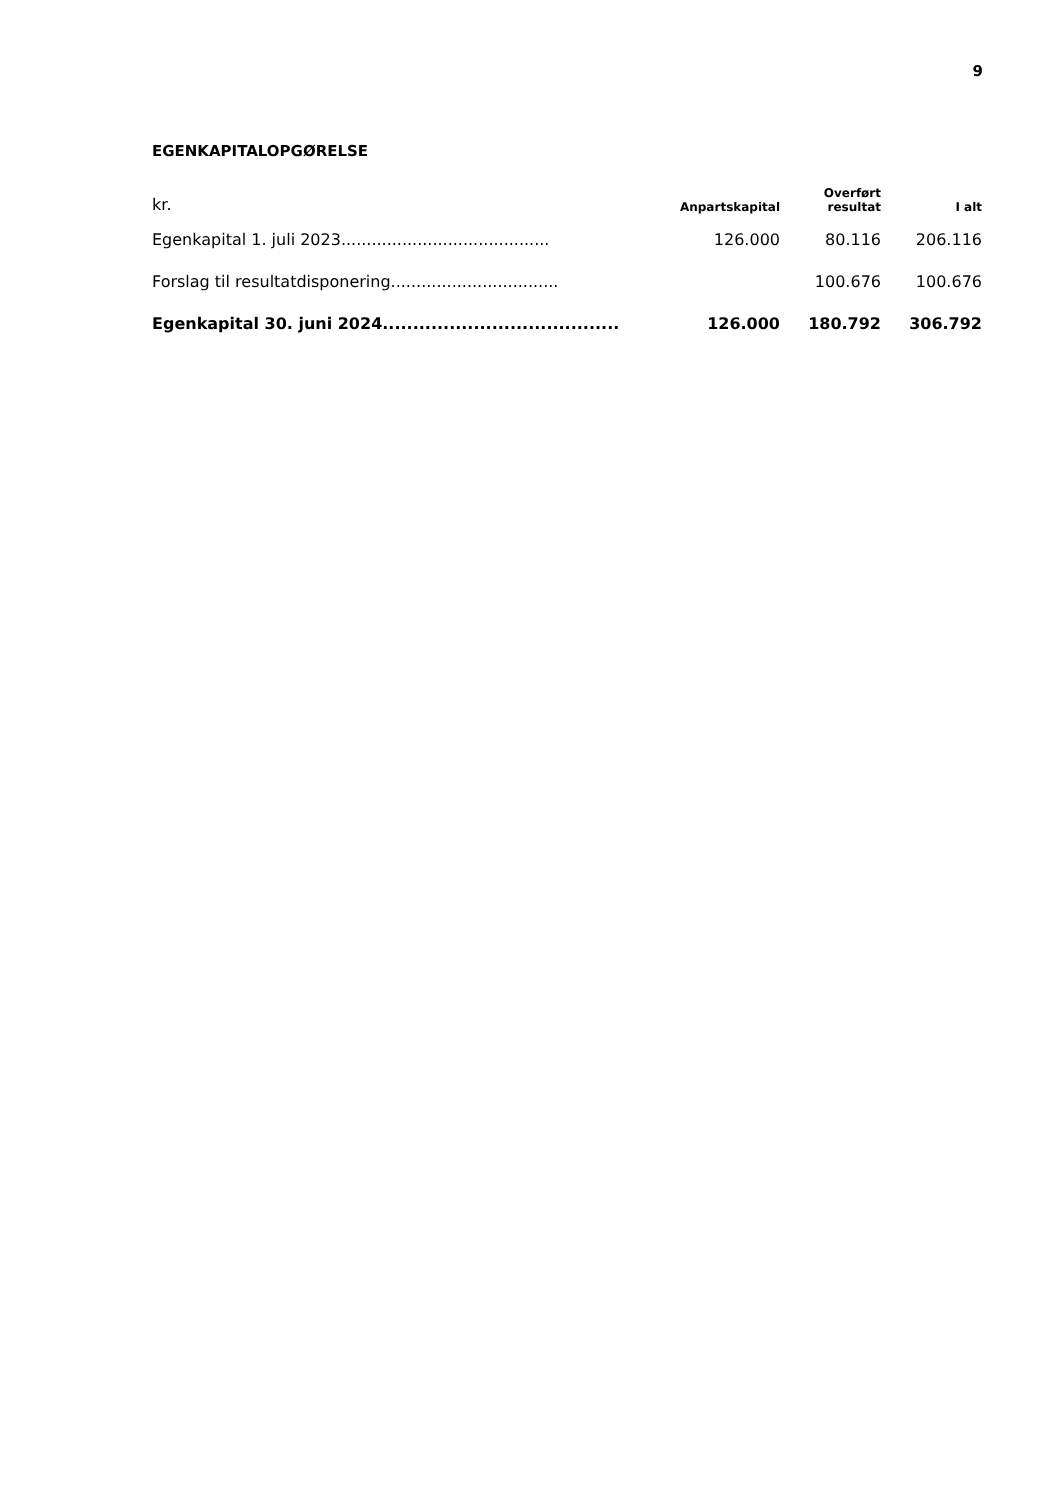9
EGENKAPITALOPGØRELSE
| kr. | Anpartskapital | Overført resultat | I alt |
| --- | --- | --- | --- |
| Egenkapital 1. juli 2023......................................... | 126.000 | 80.116 | 206.116 |
| Forslag til resultatdisponering................................. | | 100.676 | 100.676 |
| Egenkapital 30. juni 2024....................................... | 126.000 | 180.792 | 306.792 |